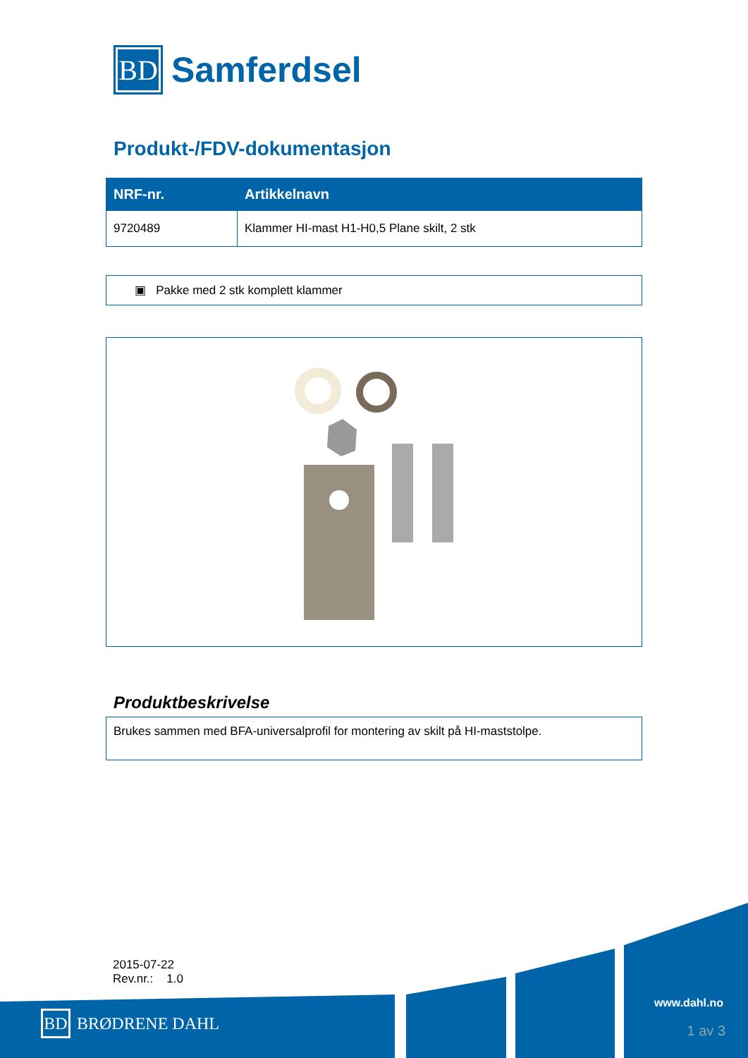BD
Samferdsel
Produkt-/FDV-dokumentasjon
| NRF-nr. | Artikkelnavn |
| --- | --- |
| 9720489 | Klammer HI-mast H1-H0,5 Plane skilt, 2 stk |
▣ Pakke med 2 stk komplett klammer
Produktbeskrivelse
Brukes sammen med BFA-universalprofil for montering av skilt på HI-maststolpe.
2015-07-22
Rev.nr.: 1.0
BD
BRØDRENE DAHL
www.dahl.no
1 av 3